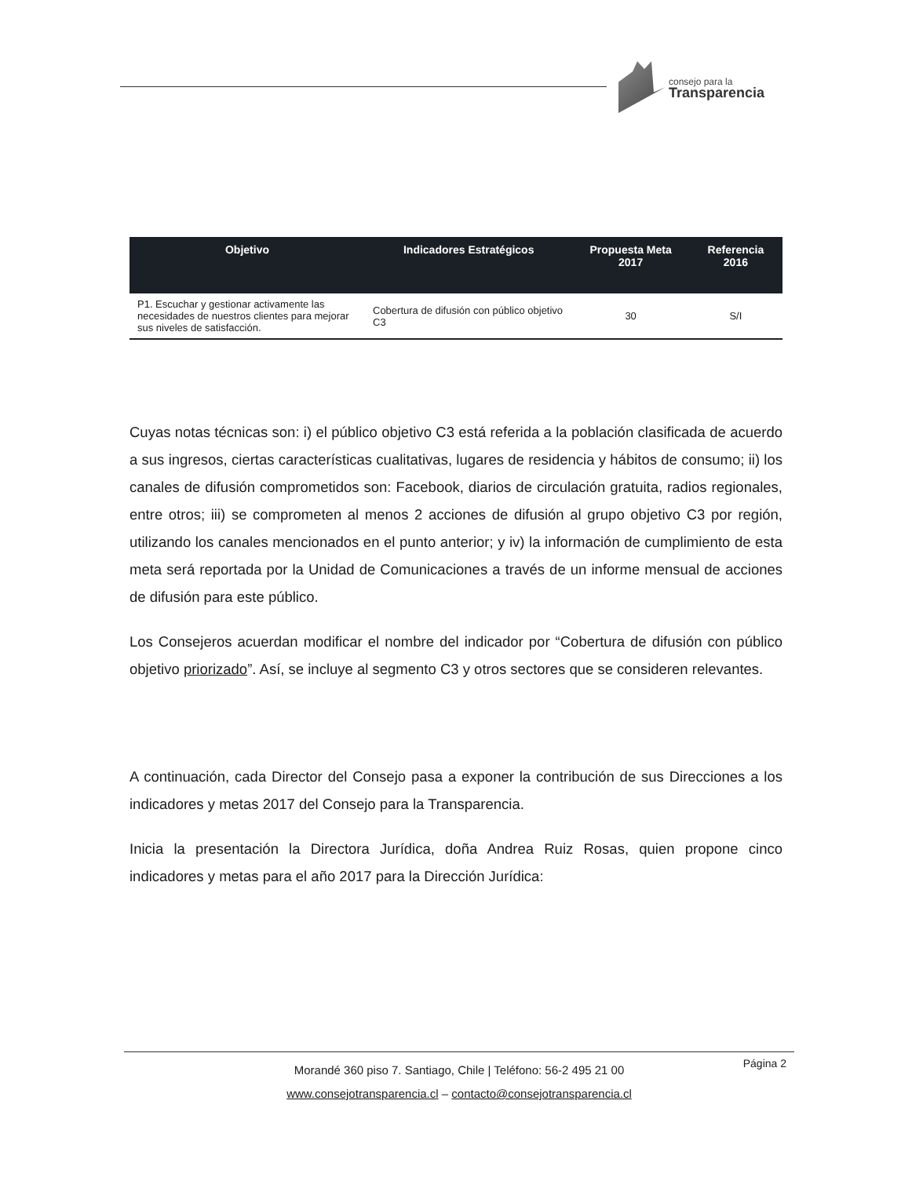consejo para la
Transparencia
| Objetivo | Indicadores Estratégicos | Propuesta Meta 2017 | Referencia 2016 |
| --- | --- | --- | --- |
| P1. Escuchar y gestionar activamente las necesidades de nuestros clientes para mejorar sus niveles de satisfacción. | Cobertura de difusión con público objetivo C3 | 30 | S/I |
Cuyas notas técnicas son: i) el público objetivo C3 está referida a la población clasificada de acuerdo a sus ingresos, ciertas características cualitativas, lugares de residencia y hábitos de consumo; ii) los canales de difusión comprometidos son: Facebook, diarios de circulación gratuita, radios regionales, entre otros; iii) se comprometen al menos 2 acciones de difusión al grupo objetivo C3 por región, utilizando los canales mencionados en el punto anterior; y iv) la información de cumplimiento de esta meta será reportada por la Unidad de Comunicaciones a través de un informe mensual de acciones de difusión para este público.
Los Consejeros acuerdan modificar el nombre del indicador por “Cobertura de difusión con público objetivo priorizado”. Así, se incluye al segmento C3 y otros sectores que se consideren relevantes.
A continuación, cada Director del Consejo pasa a exponer la contribución de sus Direcciones a los indicadores y metas 2017 del Consejo para la Transparencia.
Inicia la presentación la Directora Jurídica, doña Andrea Ruiz Rosas, quien propone cinco indicadores y metas para el año 2017 para la Dirección Jurídica:
Página 2
Morandé 360 piso 7. Santiago, Chile | Teléfono: 56-2 495 21 00
www.consejotransparencia.cl – contacto@consejotransparencia.cl